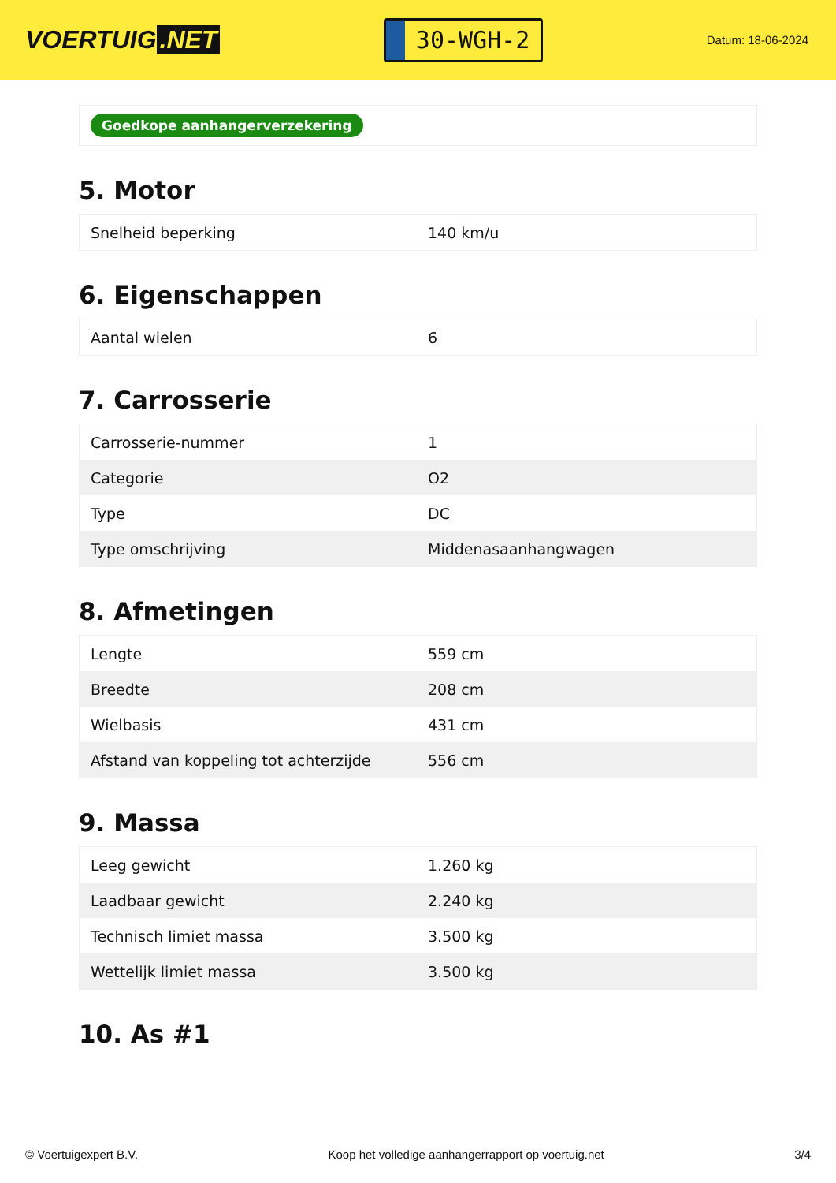VOERTUIG.NET
30-WGH-2
Datum: 18-06-2024
Goedkope aanhangerverzekering
5. Motor
| Snelheid beperking | 140 km/u |
6. Eigenschappen
| Aantal wielen | 6 |
7. Carrosserie
| Carrosserie-nummer | 1 |
| Categorie | O2 |
| Type | DC |
| Type omschrijving | Middenasaanhangwagen |
8. Afmetingen
| Lengte | 559 cm |
| Breedte | 208 cm |
| Wielbasis | 431 cm |
| Afstand van koppeling tot achterzijde | 556 cm |
9. Massa
| Leeg gewicht | 1.260 kg |
| Laadbaar gewicht | 2.240 kg |
| Technisch limiet massa | 3.500 kg |
| Wettelijk limiet massa | 3.500 kg |
10. As #1
© Voertuigexpert B.V. Koop het volledige aanhangerrapport op voertuig.net 3/4